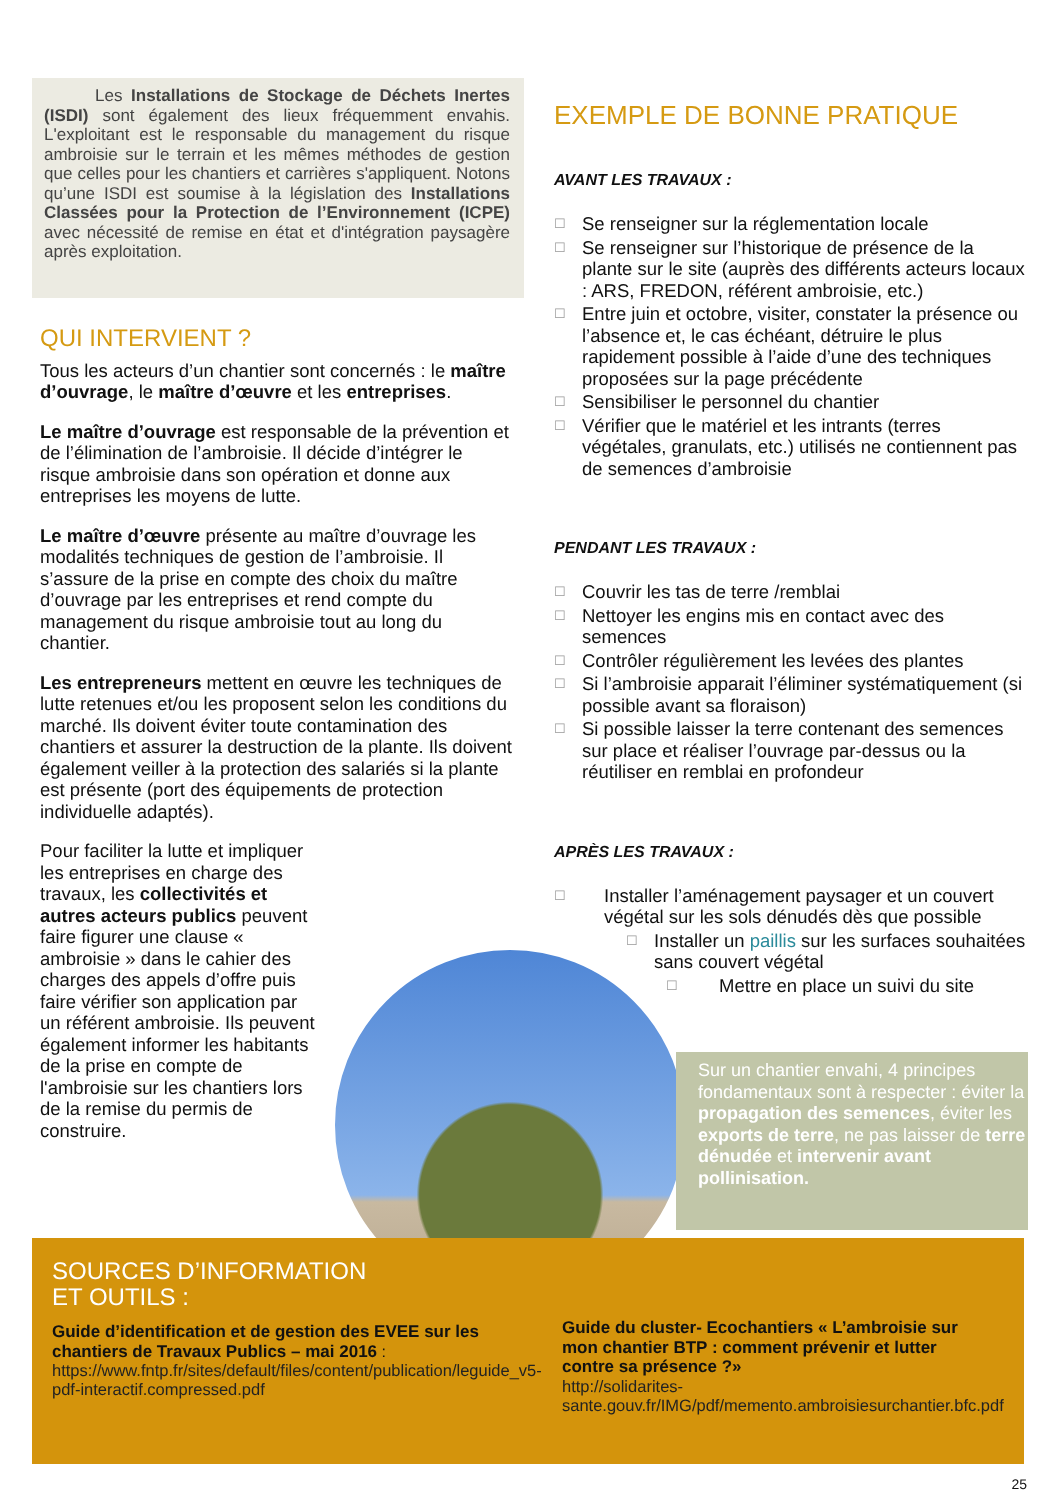Les Installations de Stockage de Déchets Inertes (ISDI) sont également des lieux fréquemment envahis. L'exploitant est le responsable du management du risque ambroisie sur le terrain et les mêmes méthodes de gestion que celles pour les chantiers et carrières s'appliquent. Notons qu’une ISDI est soumise à la législation des Installations Classées pour la Protection de l’Environnement (ICPE) avec nécessité de remise en état et d'intégration paysagère après exploitation.
QUI INTERVIENT ?
Tous les acteurs d’un chantier sont concernés : le maître d’ouvrage, le maître d’œuvre et les entreprises.
Le maître d’ouvrage est responsable de la prévention et de l’élimination de l’ambroisie. Il décide d’intégrer le risque ambroisie dans son opération et donne aux entreprises les moyens de lutte.
Le maître d’œuvre présente au maître d’ouvrage les modalités techniques de gestion de l’ambroisie. Il s’assure de la prise en compte des choix du maître d’ouvrage par les entreprises et rend compte du management du risque ambroisie tout au long du chantier.
Les entrepreneurs mettent en œuvre les techniques de lutte retenues et/ou les proposent selon les conditions du marché. Ils doivent éviter toute contamination des chantiers et assurer la destruction de la plante. Ils doivent également veiller à la protection des salariés si la plante est présente (port des équipements de protection individuelle adaptés).
Pour faciliter la lutte et impliquer les entreprises en charge des travaux, les collectivités et autres acteurs publics peuvent faire figurer une clause « ambroisie » dans le cahier des charges des appels d’offre puis faire vérifier son application par un référent ambroisie. Ils peuvent également informer les habitants de la prise en compte de l'ambroisie sur les chantiers lors de la remise du permis de construire.
EXEMPLE DE BONNE PRATIQUE
AVANT LES TRAVAUX :
☐ Se renseigner sur la réglementation locale
☐ Se renseigner sur l’historique de présence de la plante sur le site (auprès des différents acteurs locaux : ARS, FREDON, référent ambroisie, etc.)
☐ Entre juin et octobre, visiter, constater la présence ou l’absence et, le cas échéant, détruire le plus rapidement possible à l’aide d’une des techniques proposées sur la page précédente
☐ Sensibiliser le personnel du chantier
☐ Vérifier que le matériel et les intrants (terres végétales, granulats, etc.) utilisés ne contiennent pas de semences d’ambroisie
PENDANT LES TRAVAUX :
☐ Couvrir les tas de terre /remblai
☐ Nettoyer les engins mis en contact avec des semences
☐ Contrôler régulièrement les levées des plantes
☐ Si l’ambroisie apparait l’éliminer systématiquement (si possible avant sa floraison)
☐ Si possible laisser la terre contenant des semences sur place et réaliser l’ouvrage par-dessus ou la réutiliser en remblai en profondeur
APRÈS LES TRAVAUX :
☐ Installer l’aménagement paysager et un couvert végétal sur les sols dénudés dès que possible
☐ Installer un paillis sur les surfaces souhaitées sans couvert végétal
☐ Mettre en place un suivi du site
Sur un chantier envahi, 4 principes fondamentaux sont à respecter : éviter la propagation des semences, éviter les exports de terre, ne pas laisser de terre dénudée et intervenir avant pollinisation.
SOURCES D’INFORMATION
ET OUTILS :
Guide d’identification et de gestion des EVEE sur les chantiers de Travaux Publics – mai 2016 :
https://www.fntp.fr/sites/default/files/content/publication/leguide_v5-pdf-interactif.compressed.pdf
Guide du cluster- Ecochantiers « L’ambroisie sur mon chantier BTP : comment prévenir et lutter contre sa présence ?»
http://solidarites-sante.gouv.fr/IMG/pdf/memento.ambroisiesurchantier.bfc.pdf
25